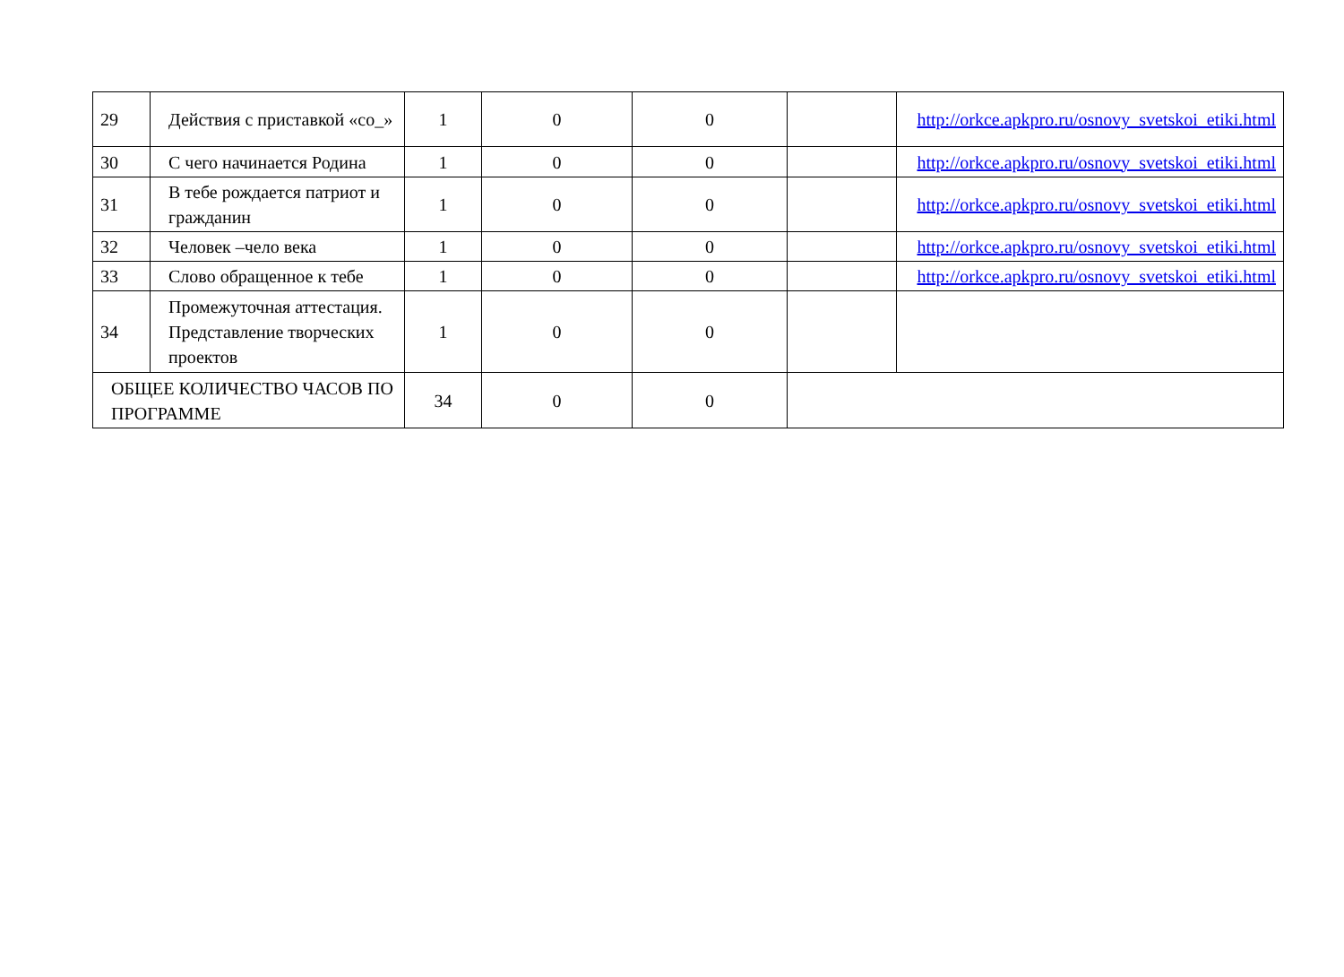| 29 | Действия с приставкой «со_» | 1 | 0 | 0 | | http://orkce.apkpro.ru/osnovy_svetskoi_etiki.html |
| 30 | С чего начинается Родина | 1 | 0 | 0 | | http://orkce.apkpro.ru/osnovy_svetskoi_etiki.html |
| 31 | В тебе рождается патриот и гражданин | 1 | 0 | 0 | | http://orkce.apkpro.ru/osnovy_svetskoi_etiki.html |
| 32 | Человек –чело века | 1 | 0 | 0 | | http://orkce.apkpro.ru/osnovy_svetskoi_etiki.html |
| 33 | Слово обращенное к тебе | 1 | 0 | 0 | | http://orkce.apkpro.ru/osnovy_svetskoi_etiki.html |
| 34 | Промежуточная аттестация. Представление творческих проектов | 1 | 0 | 0 | | |
| ОБЩЕЕ КОЛИЧЕСТВО ЧАСОВ ПО ПРОГРАММЕ | | 34 | 0 | 0 | | |